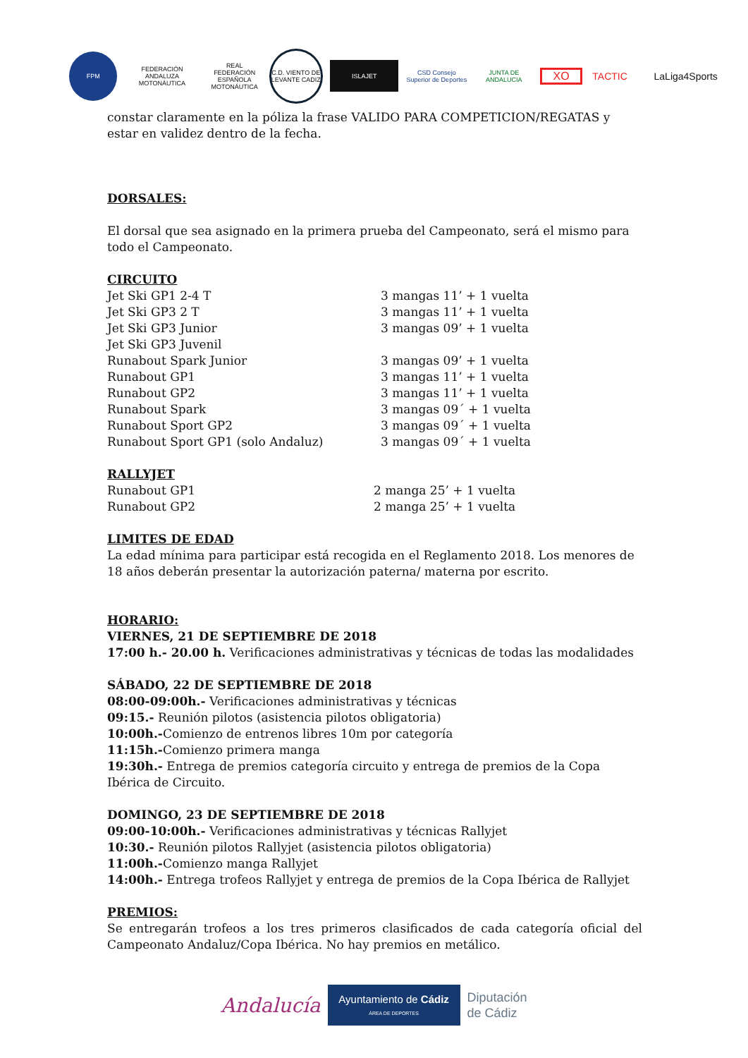FPM
FEDERACIÓN ANDALUZA MOTONÁUTICA
REAL FEDERACIÓN ESPAÑOLA MOTONÁUTICA
C.D. VIENTO DE LEVANTE CADIZ
ISLAJET
CSD Consejo Superior de Deportes
JUNTA DE ANDALUCIA
XO TACTIC LaLiga4Sports
constar claramente en la póliza la frase VALIDO PARA COMPETICION/REGATAS y estar en validez dentro de la fecha.
DORSALES:
El dorsal que sea asignado en la primera prueba del Campeonato, será el mismo para todo el Campeonato.
CIRCUITO
| Jet Ski GP1 2-4 T | 3 mangas 11’ + 1 vuelta |
| Jet Ski GP3 2 T | 3 mangas 11’ + 1 vuelta |
| Jet Ski GP3 Junior | 3 mangas 09’ + 1 vuelta |
| Jet Ski GP3 Juvenil | |
| Runabout Spark Junior | 3 mangas 09’ + 1 vuelta |
| Runabout GP1 | 3 mangas 11’ + 1 vuelta |
| Runabout GP2 | 3 mangas 11’ + 1 vuelta |
| Runabout Spark | 3 mangas 09´ + 1 vuelta |
| Runabout Sport GP2 | 3 mangas 09´ + 1 vuelta |
| Runabout Sport GP1 (solo Andaluz) | 3 mangas 09´ + 1 vuelta |
RALLYJET
| Runabout GP1 | 2 manga 25’ + 1 vuelta |
| Runabout GP2 | 2 manga 25’ + 1 vuelta |
LIMITES DE EDAD
La edad mínima para participar está recogida en el Reglamento 2018. Los menores de 18 años deberán presentar la autorización paterna/ materna por escrito.
HORARIO:
VIERNES, 21 DE SEPTIEMBRE DE 2018
17:00 h.- 20.00 h. Verificaciones administrativas y técnicas de todas las modalidades
SÁBADO, 22 DE SEPTIEMBRE DE 2018
08:00-09:00h.- Verificaciones administrativas y técnicas
09:15.- Reunión pilotos (asistencia pilotos obligatoria)
10:00h.-Comienzo de entrenos libres 10m por categoría
11:15h.-Comienzo primera manga
19:30h.- Entrega de premios categoría circuito y entrega de premios de la Copa Ibérica de Circuito.
DOMINGO, 23 DE SEPTIEMBRE DE 2018
09:00-10:00h.- Verificaciones administrativas y técnicas Rallyjet
10:30.- Reunión pilotos Rallyjet (asistencia pilotos obligatoria)
11:00h.-Comienzo manga Rallyjet
14:00h.- Entrega trofeos Rallyjet y entrega de premios de la Copa Ibérica de Rallyjet
PREMIOS:
Se entregarán trofeos a los tres primeros clasificados de cada categoría oficial del Campeonato Andaluz/Copa Ibérica. No hay premios en metálico.
Andalucía
Ayuntamiento de Cádiz
ÁREA DE DEPORTES
Diputación
de Cádiz